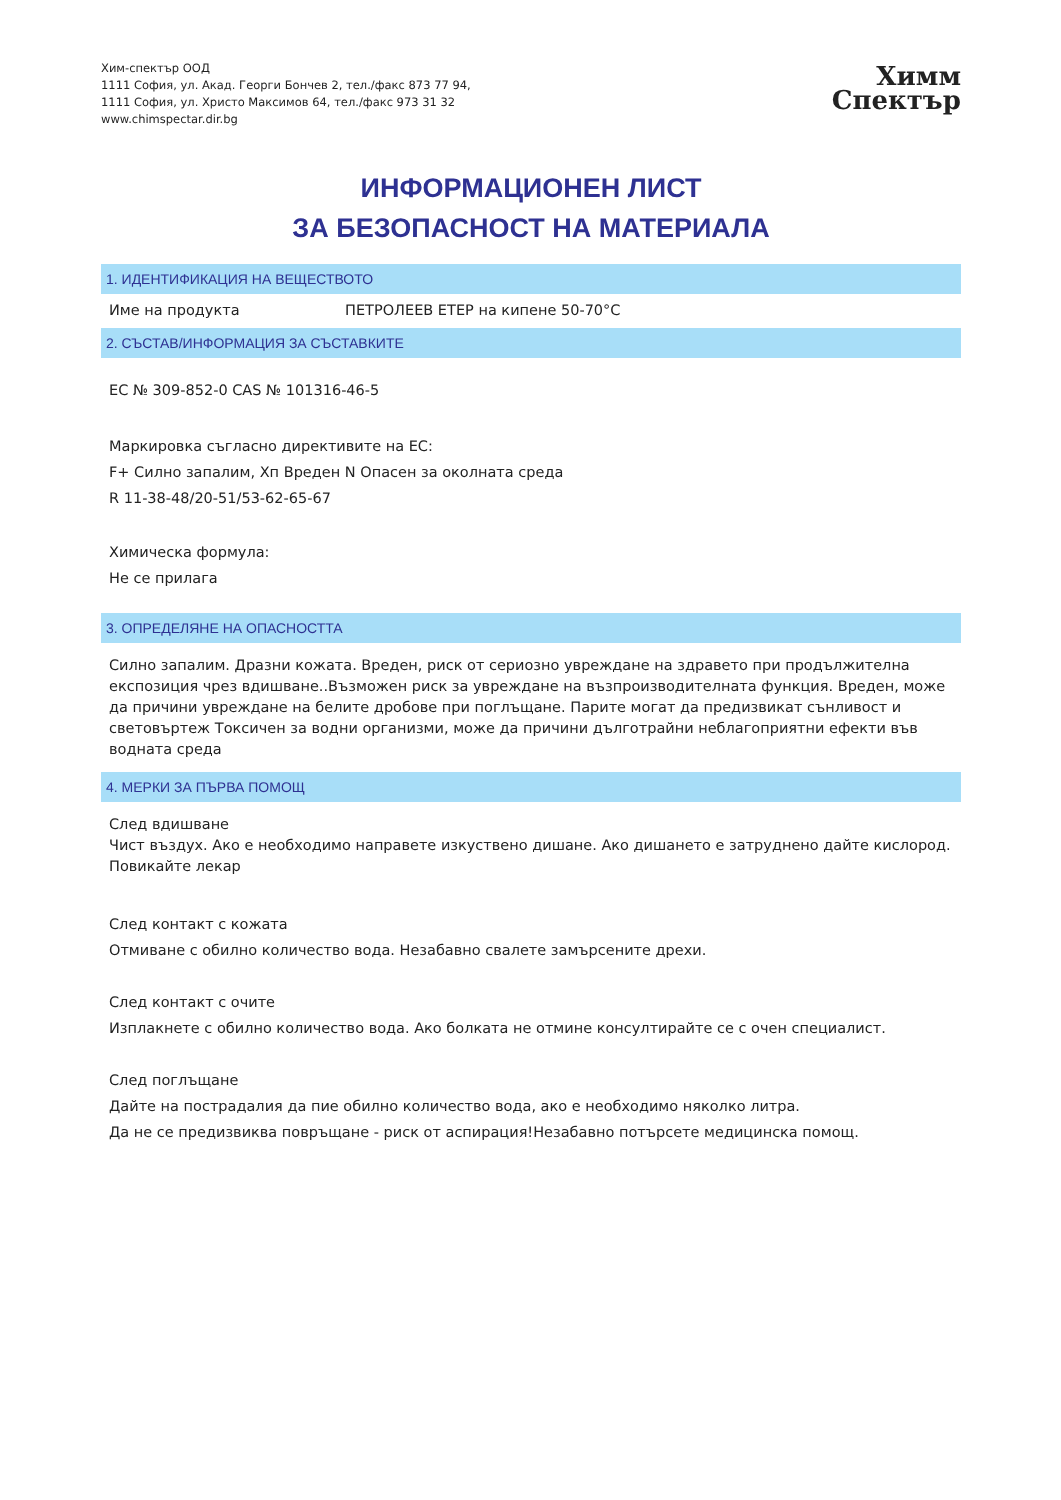Хим-спектър ООД
1111 София, ул. Акад. Георги Бончев 2, тел./факс 873 77 94,
1111 София, ул. Христо Максимов 64, тел./факс 973 31 32
www.chimspectar.dir.bg
Химм
Спектър
ИНФОРМАЦИОНЕН ЛИСТ
ЗА БЕЗОПАСНОСТ НА МАТЕРИАЛА
1. ИДЕНТИФИКАЦИЯ НА ВЕЩЕСТВОТО
Име на продукта ПЕТРОЛЕЕВ ЕТЕР на кипене 50-70°C
2. СЪСТАВ/ИНФОРМАЦИЯ ЗА СЪСТАВКИТЕ
EC № 309-852-0 CAS № 101316-46-5
Маркировка съгласно директивите на ЕС:
F+ Силно запалим, Хп Вреден N Опасен за околната среда
R 11-38-48/20-51/53-62-65-67
Химическа формула:
Не се прилага
3. ОПРЕДЕЛЯНЕ НА ОПАСНОСТТА
Силно запалим. Дразни кожата. Вреден, риск от сериозно увреждане на здравето при продължителна експозиция чрез вдишване..Възможен риск за увреждане на възпроизводителната функция. Вреден, може да причини увреждане на белите дробове при поглъщане. Парите могат да предизвикат сънливост и световъртеж Токсичен за водни организми, може да причини дълготрайни неблагоприятни ефекти във водната среда
4. МЕРКИ ЗА ПЪРВА ПОМОЩ
След вдишване
Чист въздух. Ако е необходимо направете изкуствено дишане. Ако дишането е затруднено дайте кислород. Повикайте лекар
След контакт с кожата
Отмиване с обилно количество вода. Незабавно свалете замърсените дрехи.
След контакт с очите
Изплакнете с обилно количество вода. Ако болката не отмине консултирайте се с очен специалист.
След поглъщане
Дайте на пострадалия да пие обилно количество вода, ако е необходимо няколко литра.
Да не се предизвиква повръщане - риск от аспирация!Незабавно потърсете медицинска помощ.